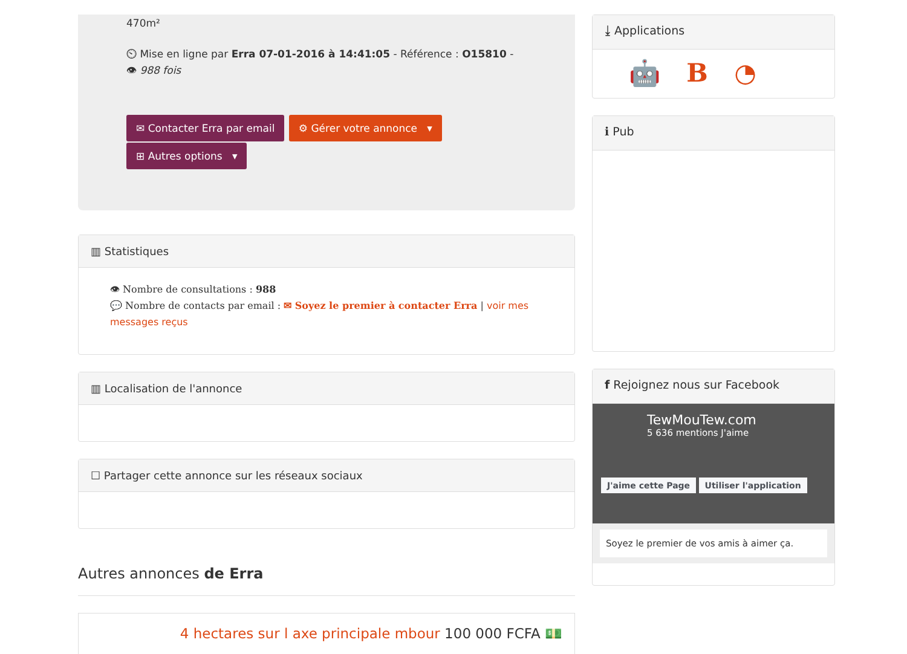470m²
⏲ Mise en ligne par Erra 07-01-2016 à 14:41:05 - Référence : O15810 - 👁 988 fois
✉ Contacter Erra par email ⚙ Gérer votre annonce ▾
⊞ Autres options ▾
▥ Statistiques
👁 Nombre de consultations : 988
💬 Nombre de contacts par email : ✉ Soyez le premier à contacter Erra | voir mes messages reçus
▥ Localisation de l'annonce
☐ Partager cette annonce sur les réseaux sociaux
Autres annonces de Erra
4 hectares sur l axe principale mbour 100 000 FCFA 💵
⤓ Applications
🤖 B ◔
ℹ Pub
f Rejoignez nous sur Facebook
TewMouTew.com
5 636 mentions J'aime
J'aime cette Page Utiliser l'application
Soyez le premier de vos amis à aimer ça.